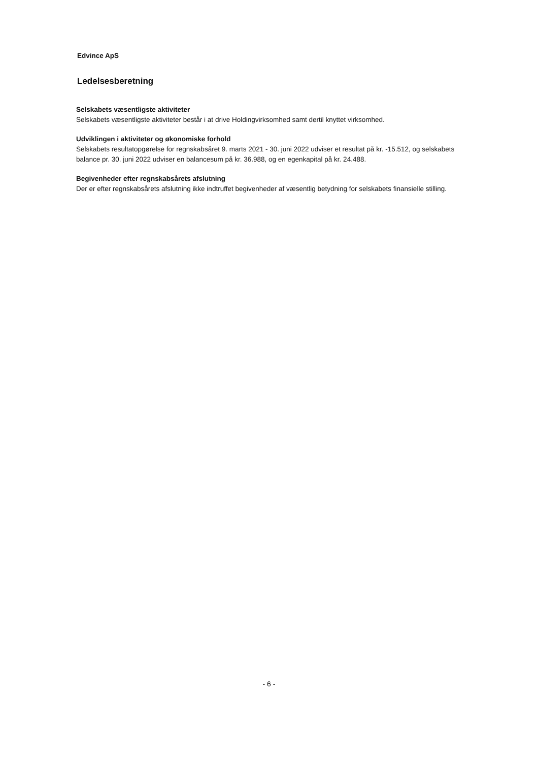Edvince ApS
Ledelsesberetning
Selskabets væsentligste aktiviteter
Selskabets væsentligste aktiviteter består i at drive Holdingvirksomhed samt dertil knyttet virksomhed.
Udviklingen i aktiviteter og økonomiske forhold
Selskabets resultatopgørelse for regnskabsåret 9. marts 2021 - 30. juni 2022 udviser et resultat på kr. -15.512, og selskabets balance pr. 30. juni 2022 udviser en balancesum på kr. 36.988, og en egenkapital på kr. 24.488.
Begivenheder efter regnskabsårets afslutning
Der er efter regnskabsårets afslutning ikke indtruffet begivenheder af væsentlig betydning for selskabets finansielle stilling.
- 6 -